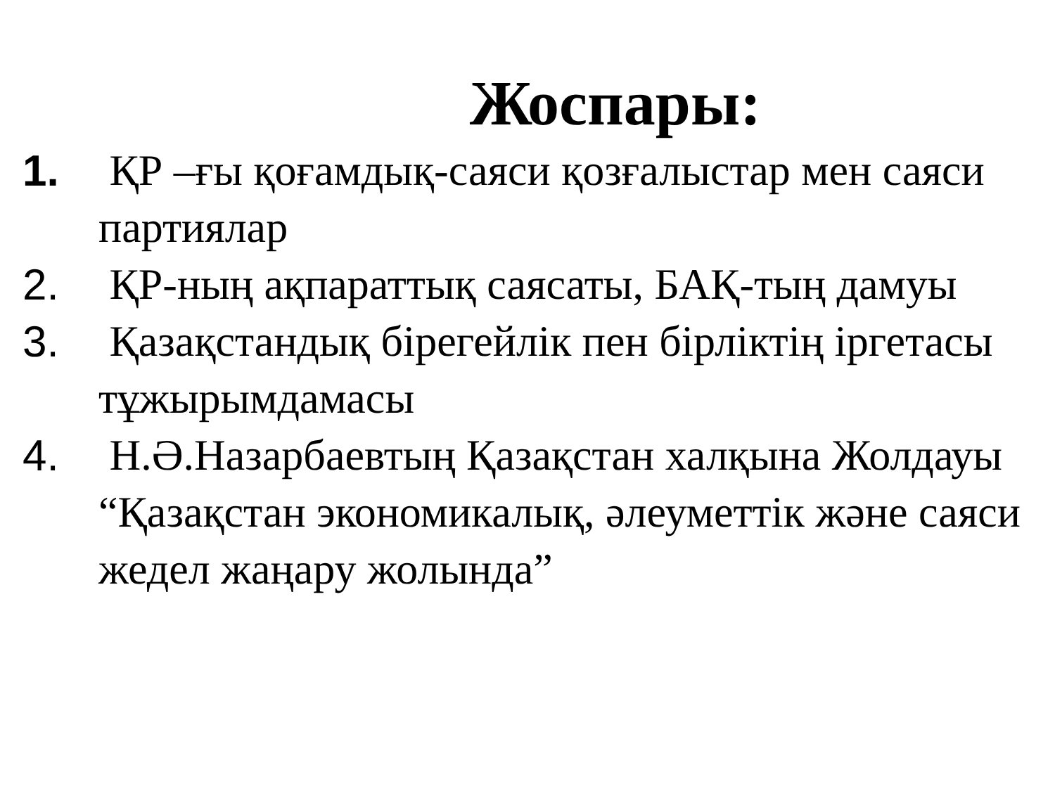Жоспары:
1. ҚР –ғы қоғамдық-саяси қозғалыстар мен саяси партиялар
2. ҚР-ның ақпараттық саясаты, БАҚ-тың дамуы
3. Қазақстандық бірегейлік пен бірліктің іргетасы тұжырымдамасы
4. Н.Ә.Назарбаевтың Қазақстан халқына Жолдауы “Қазақстан экономикалық, әлеуметтік және саяси жедел жаңару жолында”